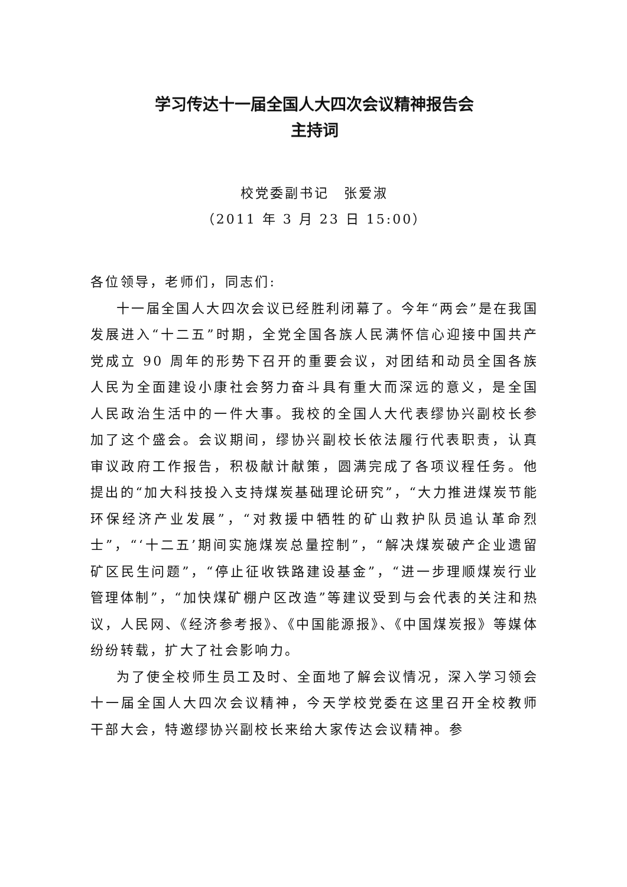学习传达十一届全国人大四次会议精神报告会
主持词
校党委副书记　张爱淑
（2011 年 3 月 23 日 15:00）
各位领导，老师们，同志们:
十一届全国人大四次会议已经胜利闭幕了。今年“两会”是在我国发展进入“十二五”时期，全党全国各族人民满怀信心迎接中国共产党成立 90 周年的形势下召开的重要会议，对团结和动员全国各族人民为全面建设小康社会努力奋斗具有重大而深远的意义，是全国人民政治生活中的一件大事。我校的全国人大代表缪协兴副校长参加了这个盛会。会议期间，缪协兴副校长依法履行代表职责，认真审议政府工作报告，积极献计献策，圆满完成了各项议程任务。他提出的“加大科技投入支持煤炭基础理论研究”，“大力推进煤炭节能环保经济产业发展”，“对救援中牺牲的矿山救护队员追认革命烈士”，“‘十二五’期间实施煤炭总量控制”，“解决煤炭破产企业遗留矿区民生问题”，“停止征收铁路建设基金”，“进一步理顺煤炭行业管理体制”，“加快煤矿棚户区改造”等建议受到与会代表的关注和热议，人民网、《经济参考报》、《中国能源报》、《中国煤炭报》等媒体纷纷转载，扩大了社会影响力。
为了使全校师生员工及时、全面地了解会议情况，深入学习领会十一届全国人大四次会议精神，今天学校党委在这里召开全校教师干部大会，特邀缪协兴副校长来给大家传达会议精神。参